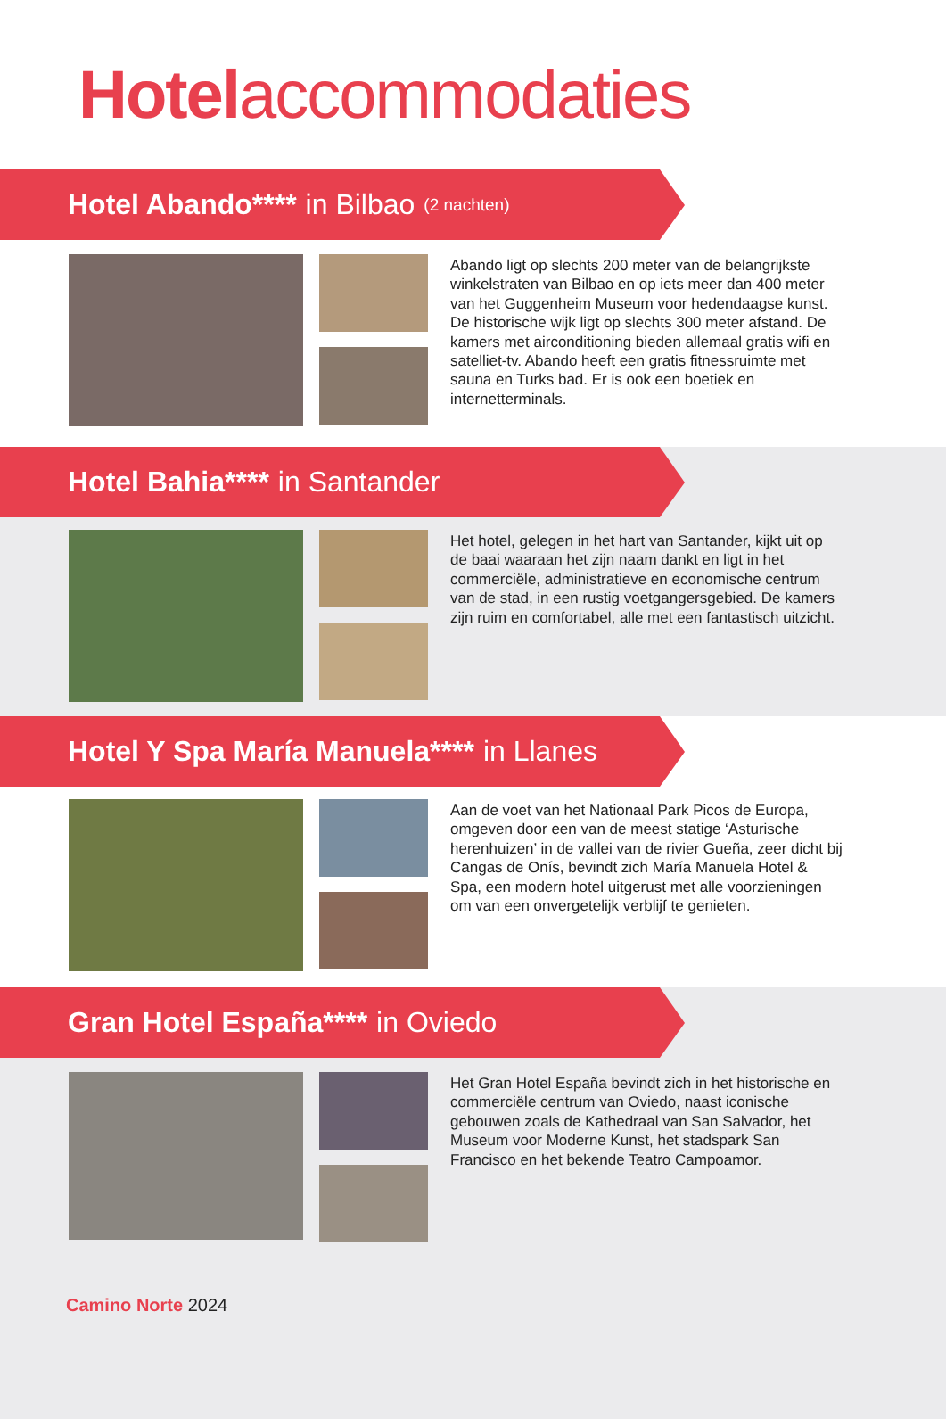Hotelaccommodaties
Hotel Abando**** in Bilbao (2 nachten)
Abando ligt op slechts 200 meter van de belangrijkste winkelstraten van Bilbao en op iets meer dan 400 meter van het Guggenheim Museum voor hedendaagse kunst. De historische wijk ligt op slechts 300 meter afstand. De kamers met airconditioning bieden allemaal gratis wifi en satelliet-tv. Abando heeft een gratis fitnessruimte met sauna en Turks bad. Er is ook een boetiek en internetterminals.
Hotel Bahia**** in Santander
Het hotel, gelegen in het hart van Santander, kijkt uit op de baai waaraan het zijn naam dankt en ligt in het commerciële, administratieve en economische centrum van de stad, in een rustig voetgangersgebied. De kamers zijn ruim en comfortabel, alle met een fantastisch uitzicht.
Hotel Y Spa María Manuela**** in Llanes
Aan de voet van het Nationaal Park Picos de Europa, omgeven door een van de meest statige ‘Asturische herenhuizen’ in de vallei van de rivier Gueña, zeer dicht bij Cangas de Onís, bevindt zich María Manuela Hotel & Spa, een modern hotel uitgerust met alle voorzieningen om van een onvergetelijk verblijf te genieten.
Gran Hotel España**** in Oviedo
Het Gran Hotel España bevindt zich in het historische en commerciële centrum van Oviedo, naast iconische gebouwen zoals de Kathedraal van San Salvador, het Museum voor Moderne Kunst, het stadspark San Francisco en het bekende Teatro Campoamor.
Camino Norte 2024